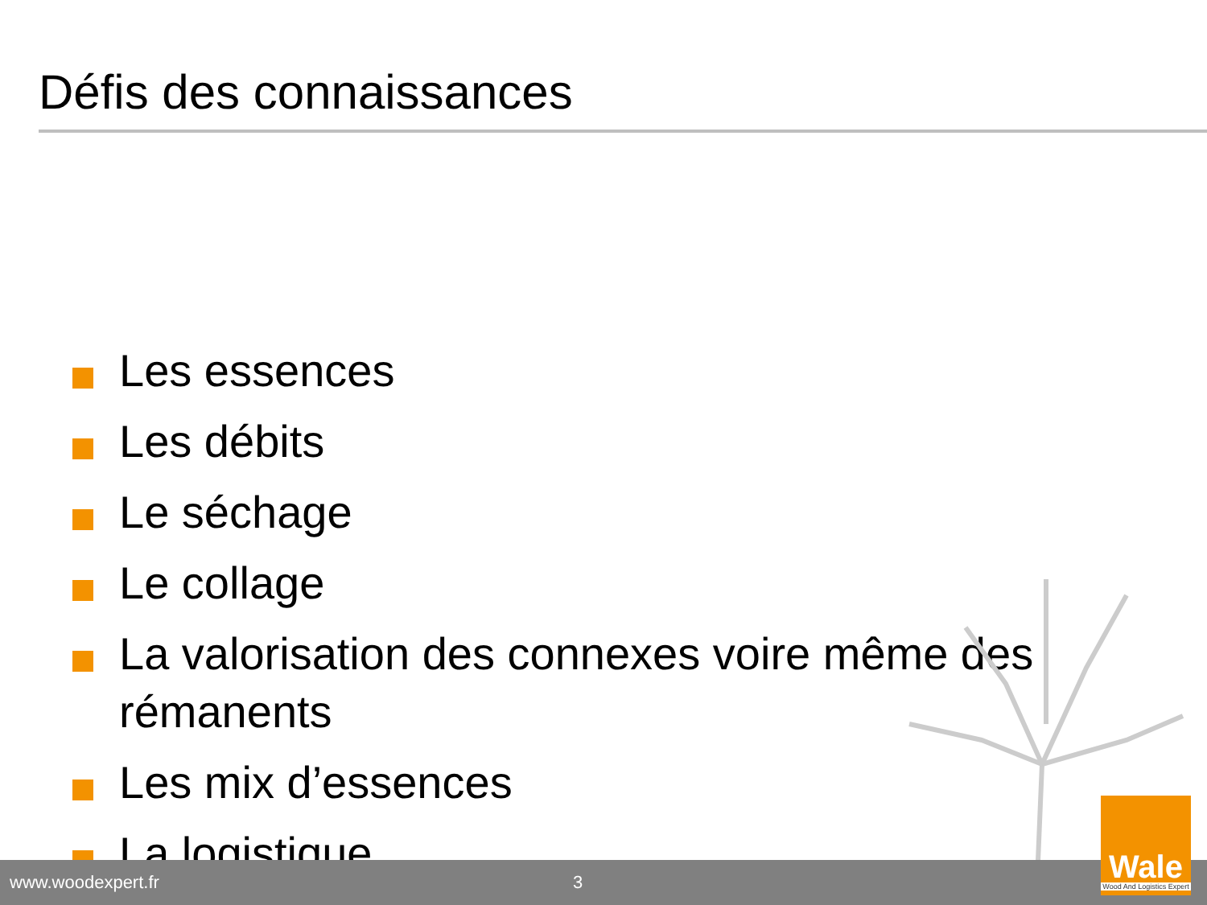Défis des connaissances
Les essences
Les débits
Le séchage
Le collage
La valorisation des connexes voire même des rémanents
Les mix d’essences
La logistique
www.woodexpert.fr 3
Wale
Wood And Logistics Expert